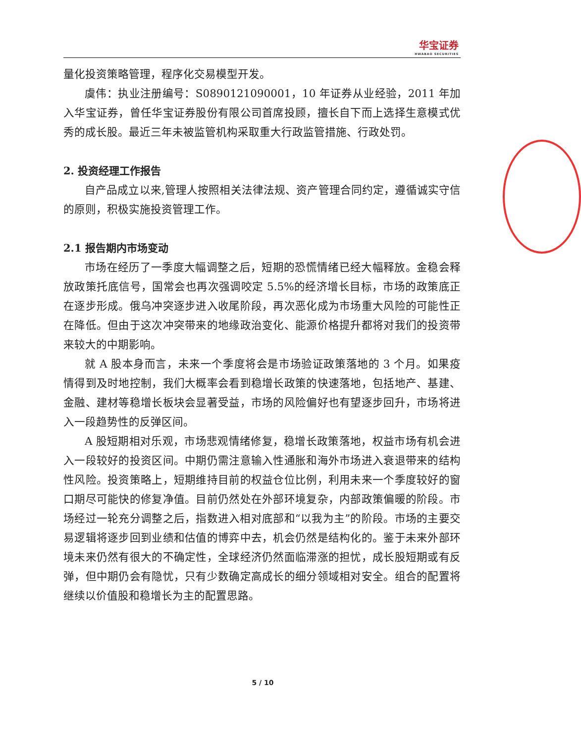华宝证券
HWABAO SECURITIES
量化投资策略管理，程序化交易模型开发。
虞伟：执业注册编号：S0890121090001，10 年证券从业经验，2011 年加入华宝证券，曾任华宝证券股份有限公司首席投顾，擅长自下而上选择生意模式优秀的成长股。最近三年未被监管机构采取重大行政监管措施、行政处罚。
2. 投资经理工作报告
自产品成立以来,管理人按照相关法律法规、资产管理合同约定，遵循诚实守信的原则，积极实施投资管理工作。
2.1 报告期内市场变动
市场在经历了一季度大幅调整之后，短期的恐慌情绪已经大幅释放。金稳会释放政策托底信号，国常会也再次强调咬定 5.5%的经济增长目标，市场的政策底正在逐步形成。俄乌冲突逐步进入收尾阶段，再次恶化成为市场重大风险的可能性正在降低。但由于这次冲突带来的地缘政治变化、能源价格提升都将对我们的投资带来较大的中期影响。
就 A 股本身而言，未来一个季度将会是市场验证政策落地的 3 个月。如果疫情得到及时地控制，我们大概率会看到稳增长政策的快速落地，包括地产、基建、金融、建材等稳增长板块会显著受益，市场的风险偏好也有望逐步回升，市场将进入一段趋势性的反弹区间。
A 股短期相对乐观，市场悲观情绪修复，稳增长政策落地，权益市场有机会进入一段较好的投资区间。中期仍需注意输入性通胀和海外市场进入衰退带来的结构性风险。投资策略上，短期维持目前的权益仓位比例，利用未来一个季度较好的窗口期尽可能快的修复净值。目前仍然处在外部环境复杂，内部政策偏暖的阶段。市场经过一轮充分调整之后，指数进入相对底部和“以我为主”的阶段。市场的主要交易逻辑将逐步回到业绩和估值的博弈中去，机会仍然是结构化的。鉴于未来外部环境未来仍然有很大的不确定性，全球经济仍然面临滞涨的担忧，成长股短期或有反弹，但中期仍会有隐忧，只有少数确定高成长的细分领域相对安全。组合的配置将继续以价值股和稳增长为主的配置思路。
5 / 10